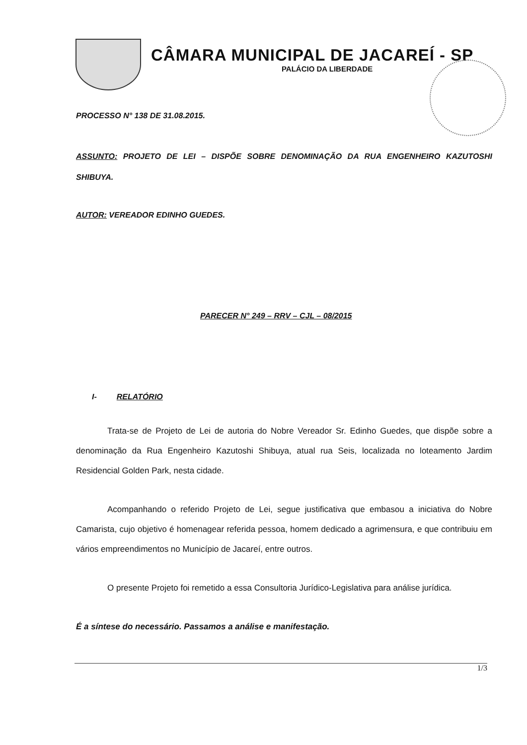CÂMARA MUNICIPAL DE JACAREÍ - SP
PALÁCIO DA LIBERDADE
PROCESSO N° 138 DE 31.08.2015.
ASSUNTO: PROJETO DE LEI – DISPÕE SOBRE DENOMINAÇÃO DA RUA ENGENHEIRO KAZUTOSHI SHIBUYA.
AUTOR: VEREADOR EDINHO GUEDES.
PARECER N° 249 – RRV – CJL – 08/2015
I- RELATÓRIO
Trata-se de Projeto de Lei de autoria do Nobre Vereador Sr. Edinho Guedes, que dispõe sobre a denominação da Rua Engenheiro Kazutoshi Shibuya, atual rua Seis, localizada no loteamento Jardim Residencial Golden Park, nesta cidade.
Acompanhando o referido Projeto de Lei, segue justificativa que embasou a iniciativa do Nobre Camarista, cujo objetivo é homenagear referida pessoa, homem dedicado a agrimensura, e que contribuiu em vários empreendimentos no Município de Jacareí, entre outros.
O presente Projeto foi remetido a essa Consultoria Jurídico-Legislativa para análise jurídica.
É a síntese do necessário. Passamos a análise e manifestação.
1/3